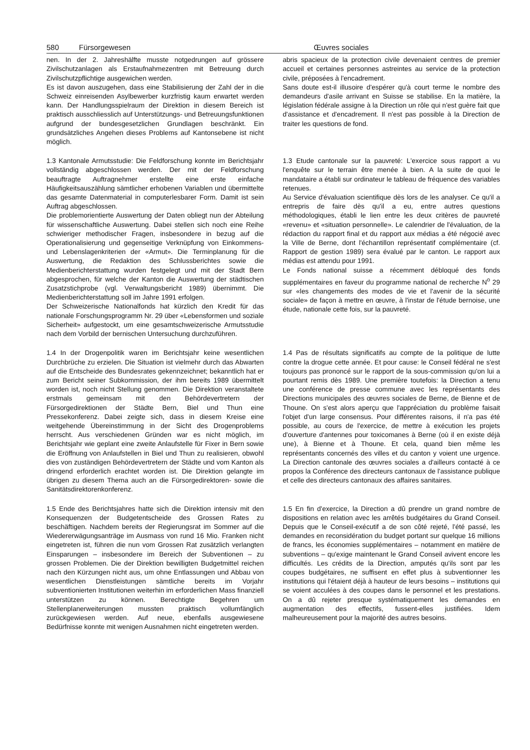580 Fürsorgewesen Œuvres sociales
nen. In der 2. Jahreshälfte musste notgedrungen auf grössere Zivilschutzanlagen als Erstaufnahmezentren mit Betreuung durch Zivilschutzpflichtige ausgewichen werden.
Es ist davon auszugehen, dass eine Stabilisierung der Zahl der in die Schweiz einreisenden Asylbewerber kurzfristig kaum erwartet werden kann. Der Handlungsspielraum der Direktion in diesem Bereich ist praktisch ausschliesslich auf Unterstützungs- und Betreuungsfunktionen aufgrund der bundesgesetzlichen Grundlagen beschränkt. Ein grundsätzliches Angehen dieses Problems auf Kantonsebene ist nicht möglich.
abris spacieux de la protection civile devenaient centres de premier accueil et certaines personnes astreintes au service de la protection civile, préposées à l'encadrement.
Sans doute est-il illusoire d'espérer qu'à court terme le nombre des demandeurs d'asile arrivant en Suisse se stabilise. En la matière, la législation fédérale assigne à la Direction un rôle qui n'est guère fait que d'assistance et d'encadrement. Il n'est pas possible à la Direction de traiter les questions de fond.
1.3 Kantonale Armutsstudie: Die Feldforschung konnte im Berichtsjahr vollständig abgeschlossen werden. Der mit der Feldforschung beauftragte Auftragnehmer erstellte eine erste einfache Häufigkeitsauszählung sämtlicher erhobenen Variablen und übermittelte das gesamte Datenmaterial in computerlesbarer Form. Damit ist sein Auftrag abgeschlossen.
Die problemorientierte Auswertung der Daten obliegt nun der Abteilung für wissenschaftliche Auswertung. Dabei stellen sich noch eine Reihe schwieriger methodischer Fragen, insbesondere in bezug auf die Operationalisierung und gegenseitige Verknüpfung von Einkommens- und Lebenslagenkriterien der «Armut». Die Terminplanung für die Auswertung, die Redaktion des Schlussberichtes sowie die Medienberichterstattung wurden festgelegt und mit der Stadt Bern abgesprochen, für welche der Kanton die Auswertung der städtischen Zusatzstichprobe (vgl. Verwaltungsbericht 1989) übernimmt. Die Medienberichterstattung soll im Jahre 1991 erfolgen.
Der Schweizerische Nationalfonds hat kürzlich den Kredit für das nationale Forschungsprogramm Nr. 29 über «Lebensformen und soziale Sicherheit» aufgestockt, um eine gesamtschweizerische Armutsstudie nach dem Vorbild der bernischen Untersuchung durchzuführen.
1.3 Etude cantonale sur la pauvreté: L'exercice sous rapport a vu l'enquête sur le terrain être menée à bien. A la suite de quoi le mandataire a établi sur ordinateur le tableau de fréquence des variables retenues.
Au Service d'évaluation scientifique dès lors de les analyser. Ce qu'il a entrepris de faire dès qu'il a eu, entre autres questions méthodologiques, établi le lien entre les deux critères de pauvreté «revenu» et «situation personnelle». Le calendrier de l'évaluation, de la rédaction du rapport final et du rapport aux médias a été négocié avec la Ville de Berne, dont l'échantillon représentatif complémentaire (cf. Rapport de gestion 1989) sera évalué par le canton. Le rapport aux médias est attendu pour 1991.
Le Fonds national suisse a récemment débloqué des fonds supplémentaires en faveur du programme national de recherche N<sup>o</sup> 29 sur «les changements des modes de vie et l'avenir de la sécurité sociale» de façon à mettre en œuvre, à l'instar de l'étude bernoise, une étude, nationale cette fois, sur la pauvreté.
1.4 In der Drogenpolitik waren im Berichtsjahr keine wesentlichen Durchbrüche zu erzielen. Die Situation ist vielmehr durch das Abwarten auf die Entscheide des Bundesrates gekennzeichnet; bekanntlich hat er zum Bericht seiner Subkommission, der ihm bereits 1989 übermittelt worden ist, noch nicht Stellung genommen. Die Direktion veranstaltete erstmals gemeinsam mit den Behördevertretern der Fürsorgedirektionen der Städte Bern, Biel und Thun eine Pressekonferenz. Dabei zeigte sich, dass in diesem Kreise eine weitgehende Übereinstimmung in der Sicht des Drogenproblems herrscht. Aus verschiedenen Gründen war es nicht möglich, im Berichtsjahr wie geplant eine zweite Anlaufstelle für Fixer in Bern sowie die Eröffnung von Anlaufstellen in Biel und Thun zu realisieren, obwohl dies von zuständigen Behördevertretern der Städte und vom Kanton als dringend erforderlich erachtet worden ist. Die Direktion gelangte im übrigen zu diesem Thema auch an die Fürsorgedirektoren- sowie die Sanitätsdirektorenkonferenz.
1.4 Pas de résultats significatifs au compte de la politique de lutte contre la drogue cette année. Et pour cause: le Conseil fédéral ne s'est toujours pas prononcé sur le rapport de la sous-commission qu'on lui a pourtant remis dès 1989. Une première toutefois: la Direction a tenu une conférence de presse commune avec les représentants des Directions municipales des œuvres sociales de Berne, de Bienne et de Thoune. On s'est alors aperçu que l'appréciation du problème faisait l'objet d'un large consensus. Pour différentes raisons, il n'a pas été possible, au cours de l'exercice, de mettre à exécution les projets d'ouverture d'antennes pour toxicomanes à Berne (où il en existe déjà une), à Bienne et à Thoune. Et cela, quand bien même les représentants concernés des villes et du canton y voient une urgence. La Direction cantonale des œuvres sociales a d'ailleurs contacté à ce propos la Conférence des directeurs cantonaux de l'assistance publique et celle des directeurs cantonaux des affaires sanitaires.
1.5 Ende des Berichtsjahres hatte sich die Direktion intensiv mit den Konsequenzen der Budgetentscheide des Grossen Rates zu beschäftigen. Nachdem bereits der Regierungsrat im Sommer auf die Wiedererwägungsanträge im Ausmass von rund 16 Mio. Franken nicht eingetreten ist, führen die nun vom Grossen Rat zusätzlich verlangten Einsparungen – insbesondere im Bereich der Subventionen – zu grossen Problemen. Die der Direktion bewilligten Budgetmittel reichen nach den Kürzungen nicht aus, um ohne Entlassungen und Abbau von wesentlichen Dienstleistungen sämtliche bereits im Vorjahr subventionierten Institutionen weiterhin im erforderlichen Mass finanziell unterstützen zu können. Berechtigte Begehren um Stellenplanerweiterungen mussten praktisch vollumfänglich zurückgewiesen werden. Auf neue, ebenfalls ausgewiesene Bedürfnisse konnte mit wenigen Ausnahmen nicht eingetreten werden.
1.5 En fin d'exercice, la Direction a dû prendre un grand nombre de dispositions en relation avec les arrêtés budgétaires du Grand Conseil. Depuis que le Conseil-exécutif a de son côté rejeté, l'été passé, les demandes en reconsidération du budget portant sur quelque 16 millions de francs, les économies supplémentaires – notamment en matière de subventions – qu'exige maintenant le Grand Conseil avivent encore les difficultés. Les crédits de la Direction, amputés qu'ils sont par les coupes budgétaires, ne suffisent en effet plus à subventionner les institutions qui l'étaient déjà à hauteur de leurs besoins – institutions qui se voient acculées à des coupes dans le personnel et les prestations. On a dû rejeter presque systématiquement les demandes en augmentation des effectifs, fussent-elles justifiées. Idem malheureusement pour la majorité des autres besoins.